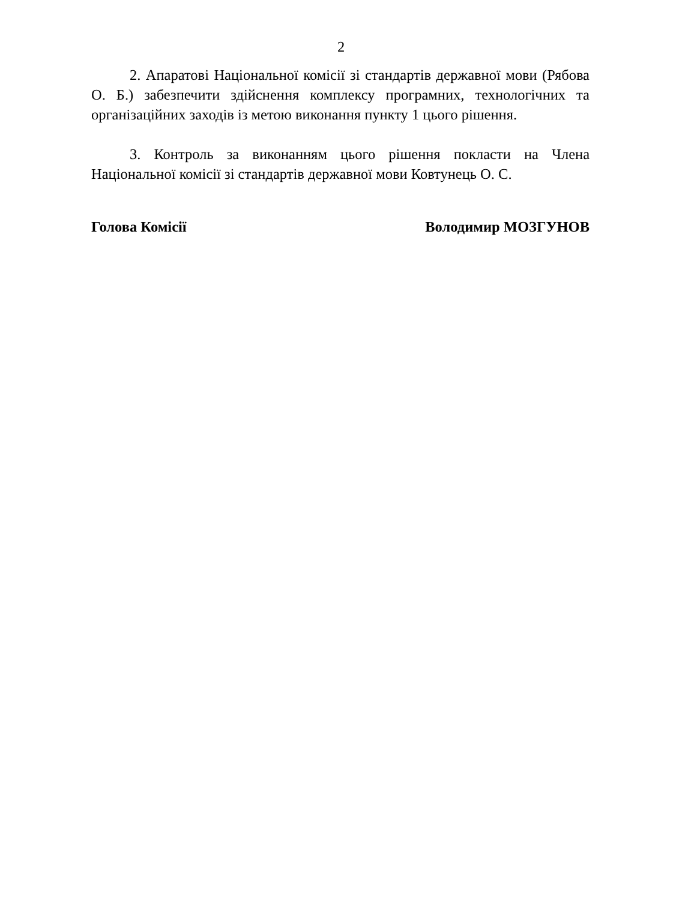2
2. Апаратові Національної комісії зі стандартів державної мови (Рябова О. Б.) забезпечити здійснення комплексу програмних, технологічних та організаційних заходів із метою виконання пункту 1 цього рішення.
3. Контроль за виконанням цього рішення покласти на Члена Національної комісії зі стандартів державної мови Ковтунець О. С.
Голова Комісії Володимир МОЗГУНОВ